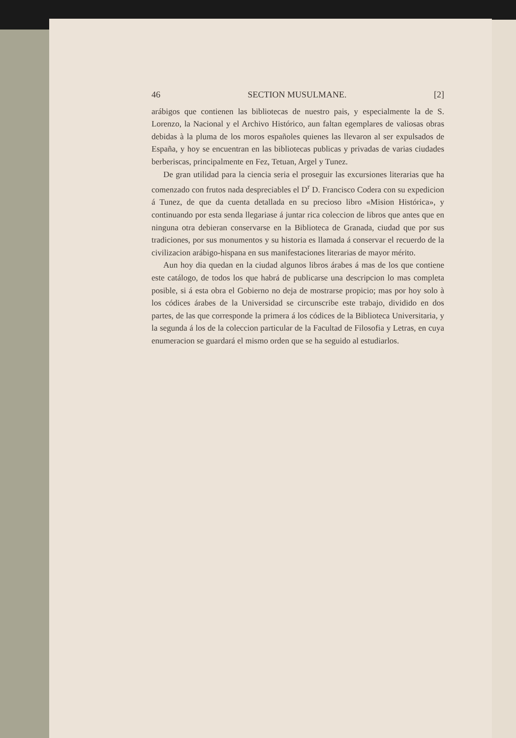46 SECTION MUSULMANE. [2]
arábigos que contienen las bibliotecas de nuestro pais, y especialmente la de S. Lorenzo, la Nacional y el Archivo Histórico, aun faltan egemplares de valiosas obras debidas à la pluma de los moros españoles quienes las llevaron al ser expulsados de España, y hoy se encuentran en las bibliotecas publicas y privadas de varias ciudades berberiscas, principalmente en Fez, Tetuan, Argel y Tunez.
De gran utilidad para la ciencia seria el proseguir las excursiones literarias que ha comenzado con frutos nada despreciables el D<sup>r</sup> D. Francisco Codera con su expedicion á Tunez, de que da cuenta detallada en su precioso libro «Mision Histórica», y continuando por esta senda llegariase á juntar rica coleccion de libros que antes que en ninguna otra debieran conservarse en la Biblioteca de Granada, ciudad que por sus tradiciones, por sus monumentos y su historia es llamada á conservar el recuerdo de la civilizacion arábigo-hispana en sus manifestaciones literarias de mayor mérito.
Aun hoy dia quedan en la ciudad algunos libros árabes á mas de los que contiene este catálogo, de todos los que habrá de publicarse una descripcion lo mas completa posible, si á esta obra el Gobierno no deja de mostrarse propicio; mas por hoy solo à los códices árabes de la Universidad se circunscribe este trabajo, dividido en dos partes, de las que corresponde la primera á los códices de la Biblioteca Universitaria, y la segunda á los de la coleccion particular de la Facultad de Filosofia y Letras, en cuya enumeracion se guardará el mismo orden que se ha seguido al estudiarlos.